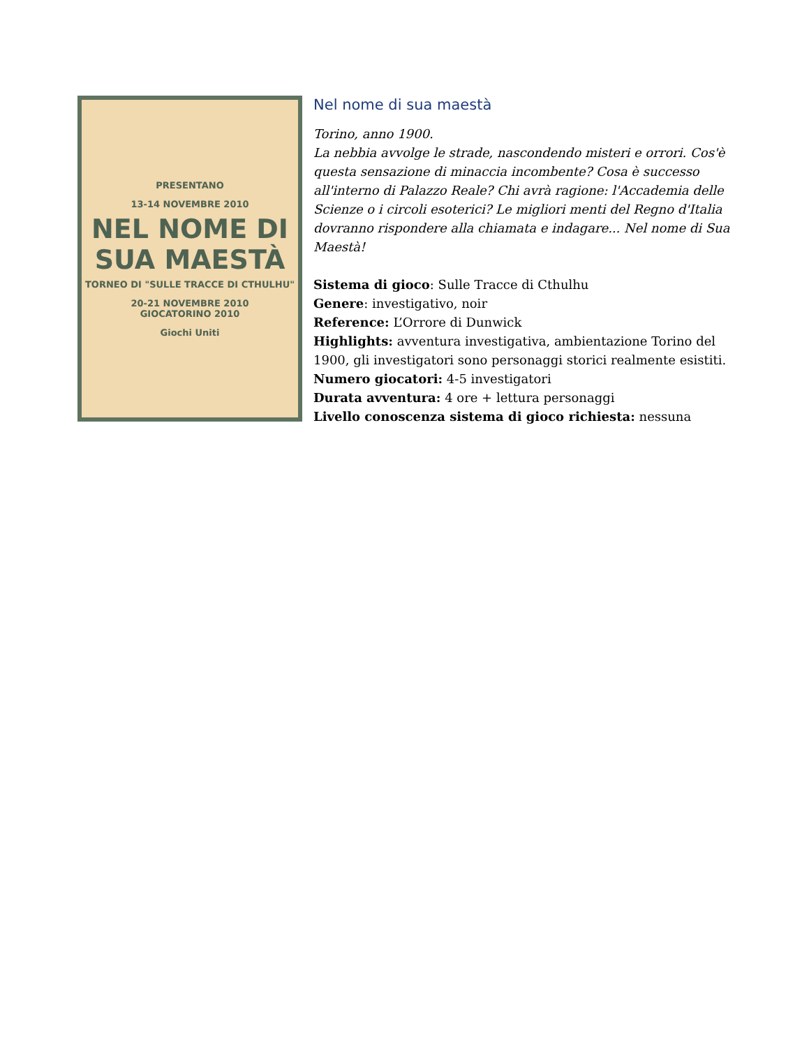PRESENTANO
13-14 NOVEMBRE 2010
NEL NOME DI
SUA MAESTÀ
TORNEO DI "SULLE TRACCE DI CTHULHU"
20-21 NOVEMBRE 2010
GIOCATORINO 2010
Giochi Uniti
Nel nome di sua maestà
Torino, anno 1900.
La nebbia avvolge le strade, nascondendo misteri e orrori. Cos'è questa sensazione di minaccia incombente? Cosa è successo all'interno di Palazzo Reale? Chi avrà ragione: l'Accademia delle Scienze o i circoli esoterici? Le migliori menti del Regno d'Italia dovranno rispondere alla chiamata e indagare... Nel nome di Sua Maestà!
Sistema di gioco: Sulle Tracce di Cthulhu
Genere: investigativo, noir
Reference: L’Orrore di Dunwick
Highlights: avventura investigativa, ambientazione Torino del 1900, gli investigatori sono personaggi storici realmente esistiti.
Numero giocatori: 4-5 investigatori
Durata avventura: 4 ore + lettura personaggi
Livello conoscenza sistema di gioco richiesta: nessuna